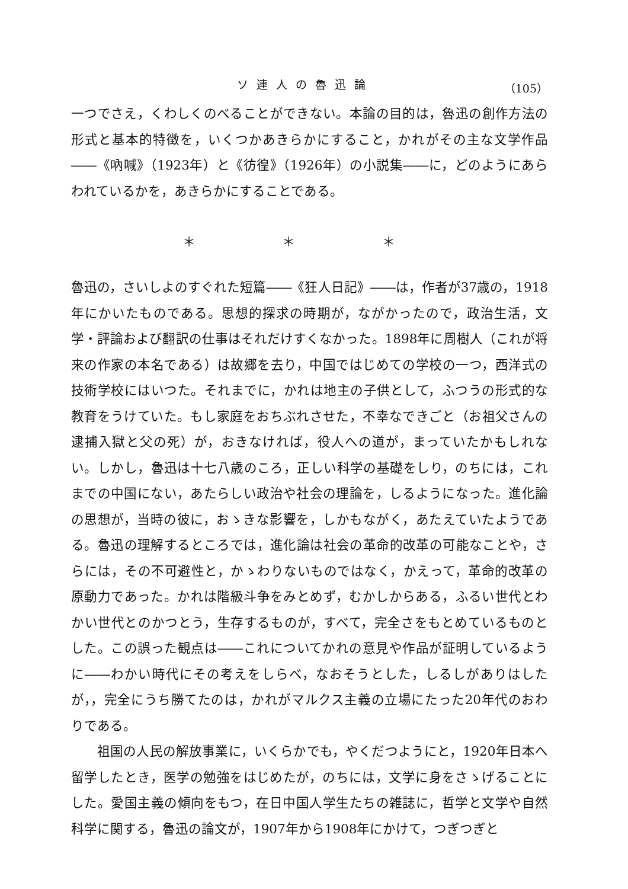ソ連人の魯迅論 （105）
一つでさえ，くわしくのべることができない。本論の目的は，魯迅の創作方法の形式と基本的特徴を，いくつかあきらかにすること，かれがその主な文学作品――《吶喊》（1923年）と《彷徨》（1926年）の小説集――に，どのようにあらわれているかを，あきらかにすることである。
＊ ＊ ＊
魯迅の，さいしよのすぐれた短篇――《狂人日記》――は，作者が37歳の，1918年にかいたものである。思想的探求の時期が，ながかったので，政治生活，文学・評論および翻訳の仕事はそれだけすくなかった。1898年に周樹人（これが将来の作家の本名である）は故郷を去り，中国ではじめての学校の一つ，西洋式の技術学校にはいつた。それまでに，かれは地主の子供として，ふつうの形式的な教育をうけていた。もし家庭をおちぶれさせた，不幸なできごと（お祖父さんの逮捕入獄と父の死）が，おきなければ，役人への道が，まっていたかもしれない。しかし，魯迅は十七八歳のころ，正しい科学の基礎をしり，のちには，これまでの中国にない，あたらしい政治や社会の理論を，しるようになった。進化論の思想が，当時の彼に，おゝきな影響を，しかもながく，あたえていたようである。魯迅の理解するところでは，進化論は社会の革命的改革の可能なことや，さらには，その不可避性と，かゝわりないものではなく，かえって，革命的改革の原動力であった。かれは階級斗争をみとめず，むかしからある，ふるい世代とわかい世代とのかつとう，生存するものが，すべて，完全さをもとめているものとした。この誤った観点は――これについてかれの意見や作品が証明しているように――わかい時代にその考えをしらべ，なおそうとした，しるしがありはしたが，，完全にうち勝てたのは，かれがマルクス主義の立場にたった20年代のおわりである。
祖国の人民の解放事業に，いくらかでも，やくだつようにと，1920年日本へ留学したとき，医学の勉強をはじめたが，のちには，文学に身をさゝげることにした。愛国主義の傾向をもつ，在日中国人学生たちの雑誌に，哲学と文学や自然科学に関する，魯迅の論文が，1907年から1908年にかけて，つぎつぎと